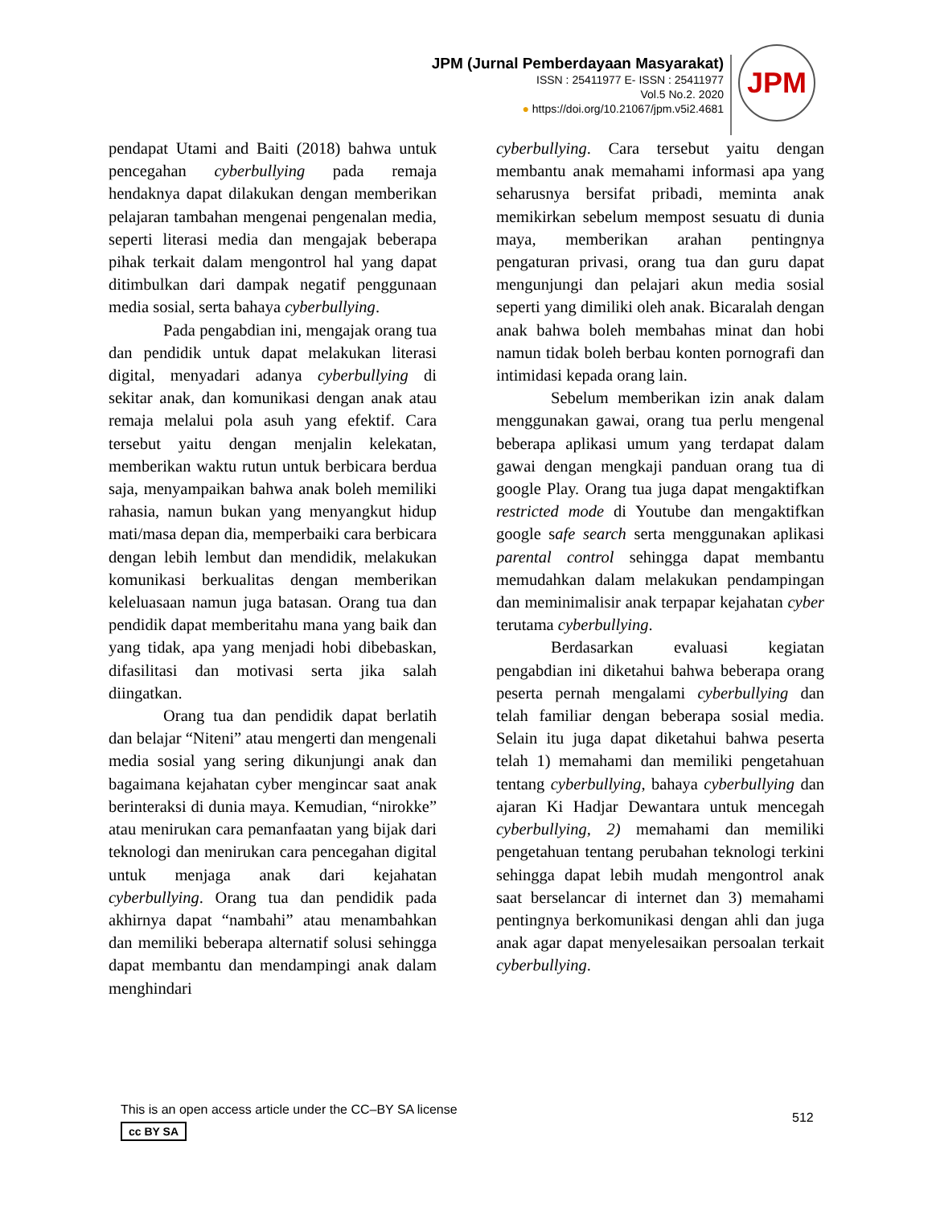JPM (Jurnal Pemberdayaan Masyarakat)
ISSN : 25411977 E- ISSN : 25411977
Vol.5 No.2. 2020
● https://doi.org/10.21067/jpm.v5i2.4681
JPM
pendapat Utami and Baiti (2018) bahwa untuk pencegahan cyberbullying pada remaja hendaknya dapat dilakukan dengan memberikan pelajaran tambahan mengenai pengenalan media, seperti literasi media dan mengajak beberapa pihak terkait dalam mengontrol hal yang dapat ditimbulkan dari dampak negatif penggunaan media sosial, serta bahaya cyberbullying.
Pada pengabdian ini, mengajak orang tua dan pendidik untuk dapat melakukan literasi digital, menyadari adanya cyberbullying di sekitar anak, dan komunikasi dengan anak atau remaja melalui pola asuh yang efektif. Cara tersebut yaitu dengan menjalin kelekatan, memberikan waktu rutun untuk berbicara berdua saja, menyampaikan bahwa anak boleh memiliki rahasia, namun bukan yang menyangkut hidup mati/masa depan dia, memperbaiki cara berbicara dengan lebih lembut dan mendidik, melakukan komunikasi berkualitas dengan memberikan keleluasaan namun juga batasan. Orang tua dan pendidik dapat memberitahu mana yang baik dan yang tidak, apa yang menjadi hobi dibebaskan, difasilitasi dan motivasi serta jika salah diingatkan.
Orang tua dan pendidik dapat berlatih dan belajar “Niteni” atau mengerti dan mengenali media sosial yang sering dikunjungi anak dan bagaimana kejahatan cyber mengincar saat anak berinteraksi di dunia maya. Kemudian, “nirokke” atau menirukan cara pemanfaatan yang bijak dari teknologi dan menirukan cara pencegahan digital untuk menjaga anak dari kejahatan cyberbullying. Orang tua dan pendidik pada akhirnya dapat “nambahi” atau menambahkan dan memiliki beberapa alternatif solusi sehingga dapat membantu dan mendampingi anak dalam menghindari
cyberbullying. Cara tersebut yaitu dengan membantu anak memahami informasi apa yang seharusnya bersifat pribadi, meminta anak memikirkan sebelum mempost sesuatu di dunia maya, memberikan arahan pentingnya pengaturan privasi, orang tua dan guru dapat mengunjungi dan pelajari akun media sosial seperti yang dimiliki oleh anak. Bicaralah dengan anak bahwa boleh membahas minat dan hobi namun tidak boleh berbau konten pornografi dan intimidasi kepada orang lain.
Sebelum memberikan izin anak dalam menggunakan gawai, orang tua perlu mengenal beberapa aplikasi umum yang terdapat dalam gawai dengan mengkaji panduan orang tua di google Play. Orang tua juga dapat mengaktifkan restricted mode di Youtube dan mengaktifkan google safe search serta menggunakan aplikasi parental control sehingga dapat membantu memudahkan dalam melakukan pendampingan dan meminimalisir anak terpapar kejahatan cyber terutama cyberbullying.
Berdasarkan evaluasi kegiatan pengabdian ini diketahui bahwa beberapa orang peserta pernah mengalami cyberbullying dan telah familiar dengan beberapa sosial media. Selain itu juga dapat diketahui bahwa peserta telah 1) memahami dan memiliki pengetahuan tentang cyberbullying, bahaya cyberbullying dan ajaran Ki Hadjar Dewantara untuk mencegah cyberbullying, 2) memahami dan memiliki pengetahuan tentang perubahan teknologi terkini sehingga dapat lebih mudah mengontrol anak saat berselancar di internet dan 3) memahami pentingnya berkomunikasi dengan ahli dan juga anak agar dapat menyelesaikan persoalan terkait cyberbullying.
This is an open access article under the CC–BY SA license
cc BY SA
512